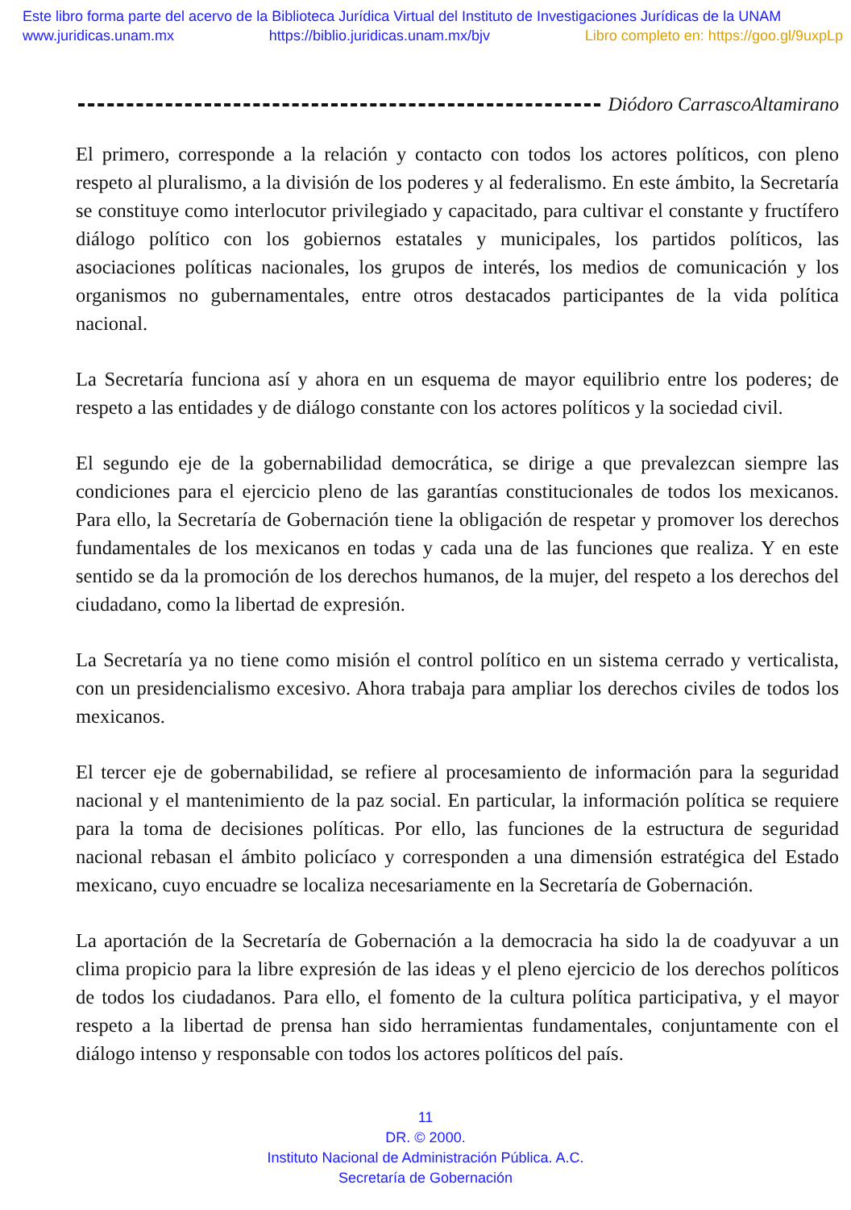Este libro forma parte del acervo de la Biblioteca Jurídica Virtual del Instituto de Investigaciones Jurídicas de la UNAM
www.juridicas.unam.mx https://biblio.juridicas.unam.mx/bjv Libro completo en: https://goo.gl/9uxpLp
Diódoro CarrascoAltamirano
El primero, corresponde a la relación y contacto con todos los actores políticos, con pleno respeto al pluralismo, a la división de los poderes y al federalismo. En este ámbito, la Secretaría se constituye como interlocutor privilegiado y capacitado, para cultivar el constante y fructífero diálogo político con los gobiernos estatales y municipales, los partidos políticos, las asociaciones políticas nacionales, los grupos de interés, los medios de comunicación y los organismos no gubernamentales, entre otros destacados participantes de la vida política nacional.
La Secretaría funciona así y ahora en un esquema de mayor equilibrio entre los poderes; de respeto a las entidades y de diálogo constante con los actores políticos y la sociedad civil.
El segundo eje de la gobernabilidad democrática, se dirige a que prevalezcan siempre las condiciones para el ejercicio pleno de las garantías constitucionales de todos los mexicanos. Para ello, la Secretaría de Gobernación tiene la obligación de respetar y promover los derechos fundamentales de los mexicanos en todas y cada una de las funciones que realiza. Y en este sentido se da la promoción de los derechos humanos, de la mujer, del respeto a los derechos del ciudadano, como la libertad de expresión.
La Secretaría ya no tiene como misión el control político en un sistema cerrado y verticalista, con un presidencialismo excesivo. Ahora trabaja para ampliar los derechos civiles de todos los mexicanos.
El tercer eje de gobernabilidad, se refiere al procesamiento de información para la seguridad nacional y el mantenimiento de la paz social. En particular, la información política se requiere para la toma de decisiones políticas. Por ello, las funciones de la estructura de seguridad nacional rebasan el ámbito policíaco y corresponden a una dimensión estratégica del Estado mexicano, cuyo encuadre se localiza necesariamente en la Secretaría de Gobernación.
La aportación de la Secretaría de Gobernación a la democracia ha sido la de coadyuvar a un clima propicio para la libre expresión de las ideas y el pleno ejercicio de los derechos políticos de todos los ciudadanos. Para ello, el fomento de la cultura política participativa, y el mayor respeto a la libertad de prensa han sido herramientas fundamentales, conjuntamente con el diálogo intenso y responsable con todos los actores políticos del país.
11
DR. © 2000.
Instituto Nacional de Administración Pública. A.C.
Secretaría de Gobernación